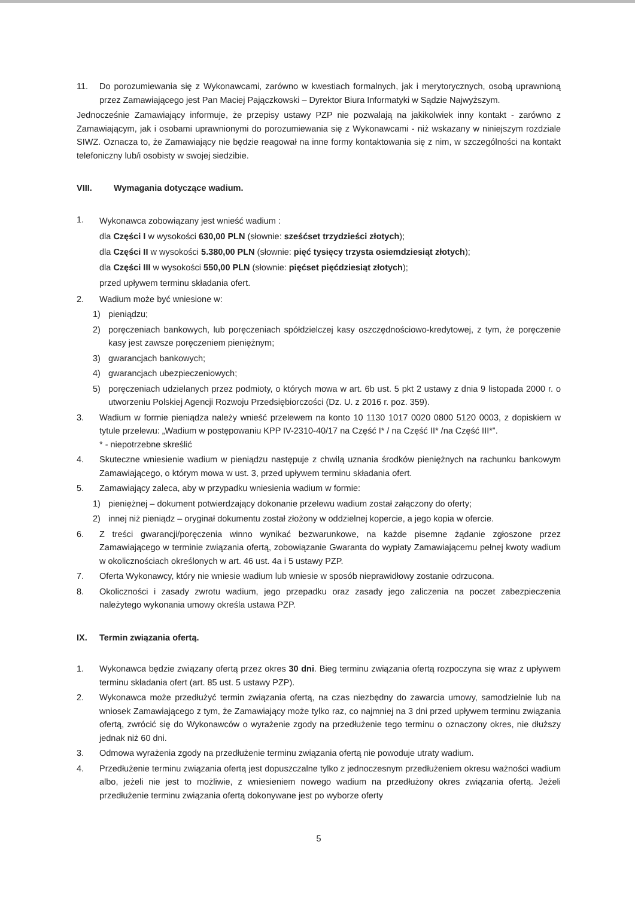11. Do porozumiewania się z Wykonawcami, zarówno w kwestiach formalnych, jak i merytorycznych, osobą uprawnioną przez Zamawiającego jest Pan Maciej Pajączkowski – Dyrektor Biura Informatyki w Sądzie Najwyższym.
Jednocześnie Zamawiający informuje, że przepisy ustawy PZP nie pozwalają na jakikolwiek inny kontakt - zarówno z Zamawiającym, jak i osobami uprawnionymi do porozumiewania się z Wykonawcami - niż wskazany w niniejszym rozdziale SIWZ. Oznacza to, że Zamawiający nie będzie reagował na inne formy kontaktowania się z nim, w szczególności na kontakt telefoniczny lub/i osobisty w swojej siedzibie.
VIII. Wymagania dotyczące wadium.
1.
Wykonawca zobowiązany jest wnieść wadium :
dla Części I w wysokości 630,00 PLN (słownie: sześćset trzydzieści złotych);
dla Części II w wysokości 5.380,00 PLN (słownie: pięć tysięcy trzysta osiemdziesiąt złotych);
dla Części III w wysokości 550,00 PLN (słownie: pięćset pięćdziesiąt złotych);
przed upływem terminu składania ofert.
2. Wadium może być wniesione w:
1) pieniądzu;
2) poręczeniach bankowych, lub poręczeniach spółdzielczej kasy oszczędnościowo-kredytowej, z tym, że poręczenie kasy jest zawsze poręczeniem pieniężnym;
3) gwarancjach bankowych;
4) gwarancjach ubezpieczeniowych;
5) poręczeniach udzielanych przez podmioty, o których mowa w art. 6b ust. 5 pkt 2 ustawy z dnia 9 listopada 2000 r. o utworzeniu Polskiej Agencji Rozwoju Przedsiębiorczości (Dz. U. z 2016 r. poz. 359).
3. Wadium w formie pieniądza należy wnieść przelewem na konto 10 1130 1017 0020 0800 5120 0003, z dopiskiem w tytule przelewu: „Wadium w postępowaniu KPP IV-2310-40/17 na Część I* / na Część II* /na Część III*”.
* - niepotrzebne skreślić
4. Skuteczne wniesienie wadium w pieniądzu następuje z chwilą uznania środków pieniężnych na rachunku bankowym Zamawiającego, o którym mowa w ust. 3, przed upływem terminu składania ofert.
5. Zamawiający zaleca, aby w przypadku wniesienia wadium w formie:
1) pieniężnej – dokument potwierdzający dokonanie przelewu wadium został załączony do oferty;
2) innej niż pieniądz – oryginał dokumentu został złożony w oddzielnej kopercie, a jego kopia w ofercie.
6. Z treści gwarancji/poręczenia winno wynikać bezwarunkowe, na każde pisemne żądanie zgłoszone przez Zamawiającego w terminie związania ofertą, zobowiązanie Gwaranta do wypłaty Zamawiającemu pełnej kwoty wadium w okolicznościach określonych w art. 46 ust. 4a i 5 ustawy PZP.
7. Oferta Wykonawcy, który nie wniesie wadium lub wniesie w sposób nieprawidłowy zostanie odrzucona.
8. Okoliczności i zasady zwrotu wadium, jego przepadku oraz zasady jego zaliczenia na poczet zabezpieczenia należytego wykonania umowy określa ustawa PZP.
IX. Termin związania ofertą.
1. Wykonawca będzie związany ofertą przez okres 30 dni. Bieg terminu związania ofertą rozpoczyna się wraz z upływem terminu składania ofert (art. 85 ust. 5 ustawy PZP).
2. Wykonawca może przedłużyć termin związania ofertą, na czas niezbędny do zawarcia umowy, samodzielnie lub na wniosek Zamawiającego z tym, że Zamawiający może tylko raz, co najmniej na 3 dni przed upływem terminu związania ofertą, zwrócić się do Wykonawców o wyrażenie zgody na przedłużenie tego terminu o oznaczony okres, nie dłuższy jednak niż 60 dni.
3. Odmowa wyrażenia zgody na przedłużenie terminu związania ofertą nie powoduje utraty wadium.
4. Przedłużenie terminu związania ofertą jest dopuszczalne tylko z jednoczesnym przedłużeniem okresu ważności wadium albo, jeżeli nie jest to możliwie, z wniesieniem nowego wadium na przedłużony okres związania ofertą. Jeżeli przedłużenie terminu związania ofertą dokonywane jest po wyborze oferty
5